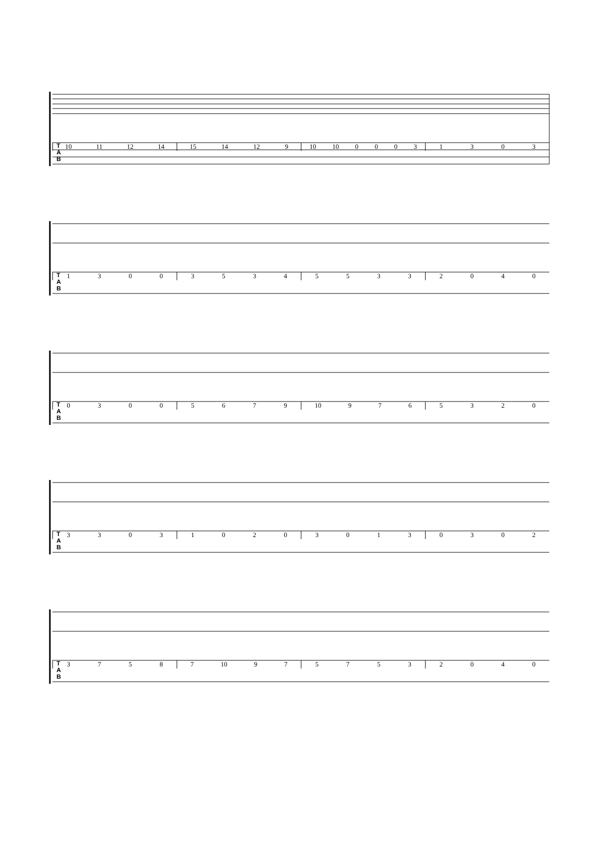T
A
B
10 11 12 14 15 14 12 9 10 10 0 0 0 3 1 3 0 3
T
A
B
1 3 0 0 3 5 3 4 5 5 3 3 2 0 4 0
T
A
B
0 3 0 0 5 6 7 9 10 9 7 6 5 3 2 0
T
A
B
3 3 0 3 1 0 2 0 3 0 1 3 0 3 0 2
T
A
B
3 7 5 8 7 10 9 7 5 7 5 3 2 0 4 0